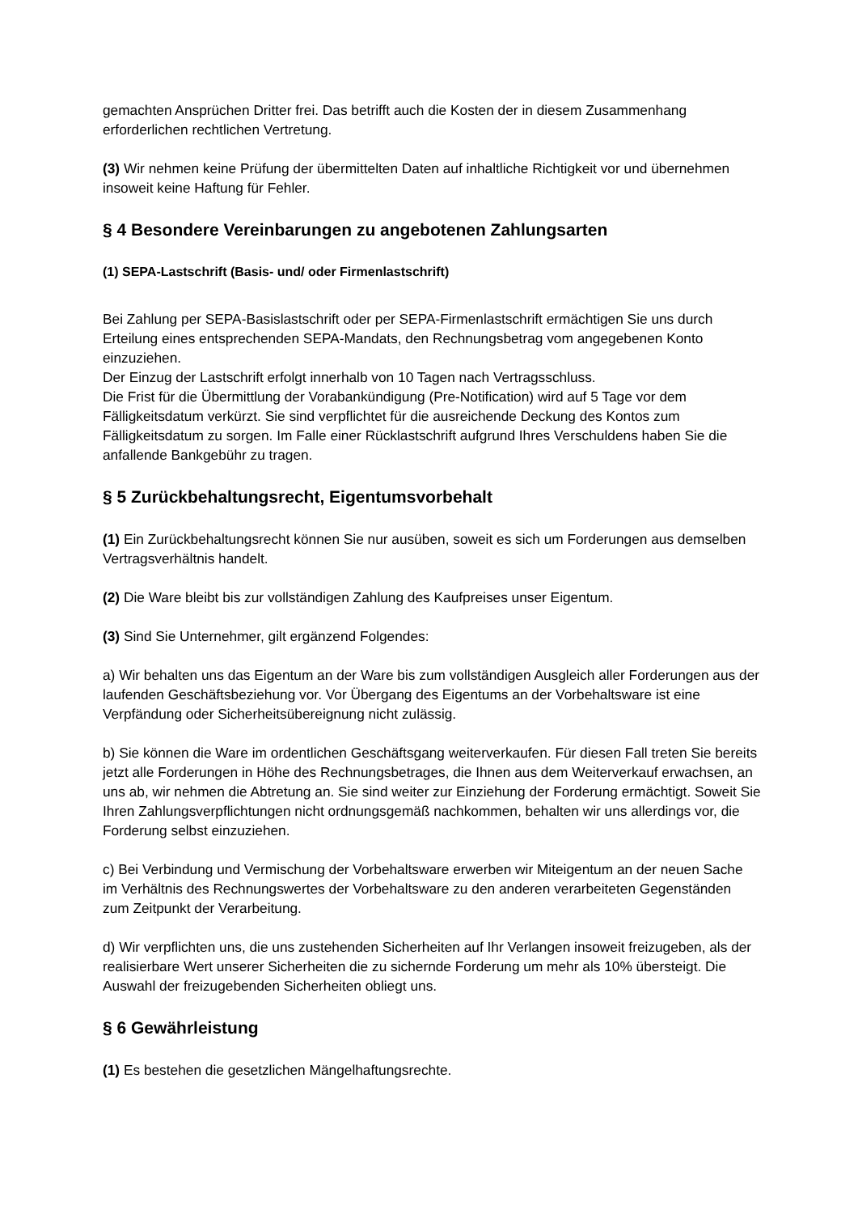gemachten Ansprüchen Dritter frei. Das betrifft auch die Kosten der in diesem Zusammenhang erforderlichen rechtlichen Vertretung.
(3) Wir nehmen keine Prüfung der übermittelten Daten auf inhaltliche Richtigkeit vor und übernehmen insoweit keine Haftung für Fehler.
§ 4 Besondere Vereinbarungen zu angebotenen Zahlungsarten
(1) SEPA-Lastschrift (Basis- und/ oder Firmenlastschrift)
Bei Zahlung per SEPA-Basislastschrift oder per SEPA-Firmenlastschrift ermächtigen Sie uns durch Erteilung eines entsprechenden SEPA-Mandats, den Rechnungsbetrag vom angegebenen Konto einzuziehen.
Der Einzug der Lastschrift erfolgt innerhalb von 10 Tagen nach Vertragsschluss.
Die Frist für die Übermittlung der Vorabankündigung (Pre-Notification) wird auf 5 Tage vor dem Fälligkeitsdatum verkürzt. Sie sind verpflichtet für die ausreichende Deckung des Kontos zum Fälligkeitsdatum zu sorgen. Im Falle einer Rücklastschrift aufgrund Ihres Verschuldens haben Sie die anfallende Bankgebühr zu tragen.
§ 5 Zurückbehaltungsrecht, Eigentumsvorbehalt
(1) Ein Zurückbehaltungsrecht können Sie nur ausüben, soweit es sich um Forderungen aus demselben Vertragsverhältnis handelt.
(2) Die Ware bleibt bis zur vollständigen Zahlung des Kaufpreises unser Eigentum.
(3) Sind Sie Unternehmer, gilt ergänzend Folgendes:
a) Wir behalten uns das Eigentum an der Ware bis zum vollständigen Ausgleich aller Forderungen aus der laufenden Geschäftsbeziehung vor. Vor Übergang des Eigentums an der Vorbehaltsware ist eine Verpfändung oder Sicherheitsübereignung nicht zulässig.
b) Sie können die Ware im ordentlichen Geschäftsgang weiterverkaufen. Für diesen Fall treten Sie bereits jetzt alle Forderungen in Höhe des Rechnungsbetrages, die Ihnen aus dem Weiterverkauf erwachsen, an uns ab, wir nehmen die Abtretung an. Sie sind weiter zur Einziehung der Forderung ermächtigt. Soweit Sie Ihren Zahlungsverpflichtungen nicht ordnungsgemäß nachkommen, behalten wir uns allerdings vor, die Forderung selbst einzuziehen.
c) Bei Verbindung und Vermischung der Vorbehaltsware erwerben wir Miteigentum an der neuen Sache im Verhältnis des Rechnungswertes der Vorbehaltsware zu den anderen verarbeiteten Gegenständen zum Zeitpunkt der Verarbeitung.
d) Wir verpflichten uns, die uns zustehenden Sicherheiten auf Ihr Verlangen insoweit freizugeben, als der realisierbare Wert unserer Sicherheiten die zu sichernde Forderung um mehr als 10% übersteigt. Die Auswahl der freizugebenden Sicherheiten obliegt uns.
§ 6 Gewährleistung
(1) Es bestehen die gesetzlichen Mängelhaftungsrechte.